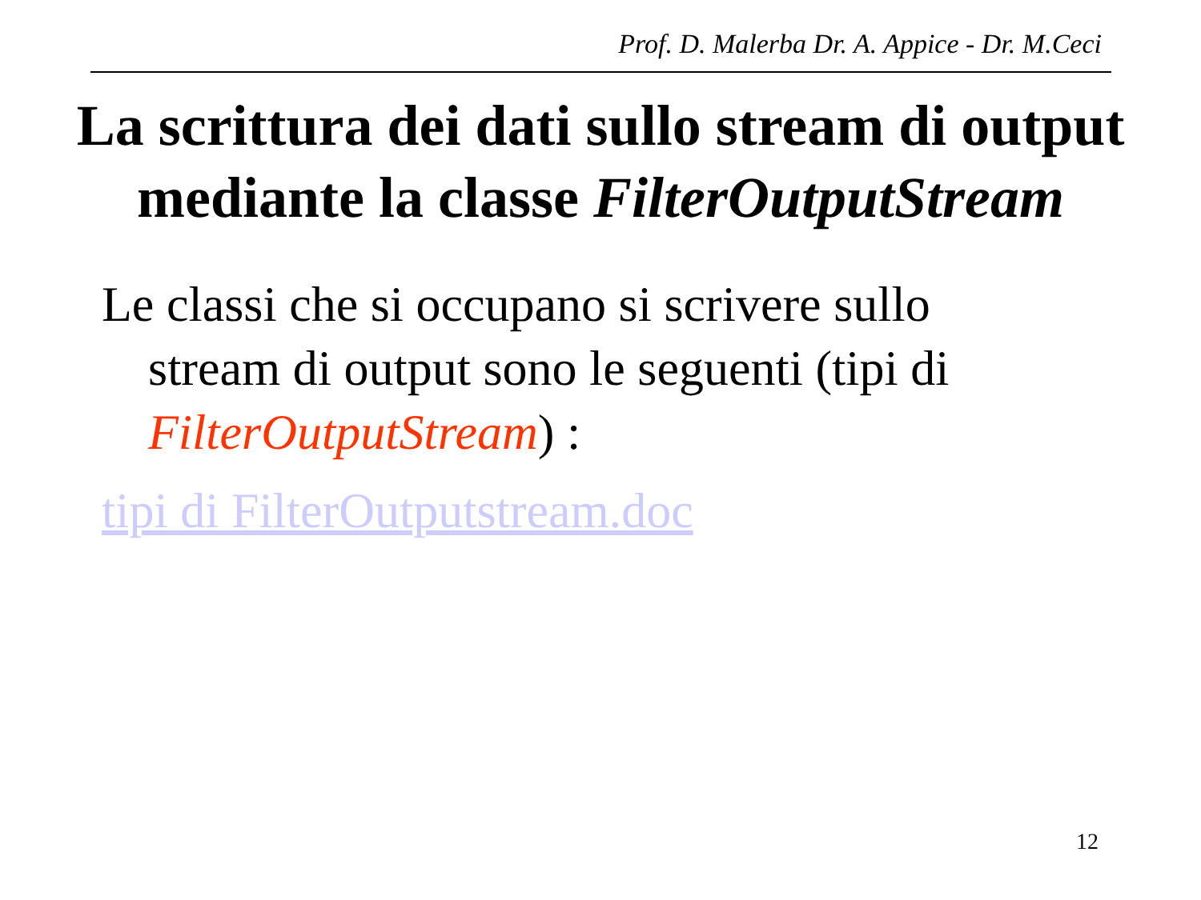Prof. D. Malerba Dr. A. Appice - Dr. M.Ceci
La scrittura dei dati sullo stream di output
mediante la classe FilterOutputStream
Le classi che si occupano si scrivere sullo stream di output sono le seguenti (tipi di FilterOutputStream) :
tipi di FilterOutputstream.doc
12